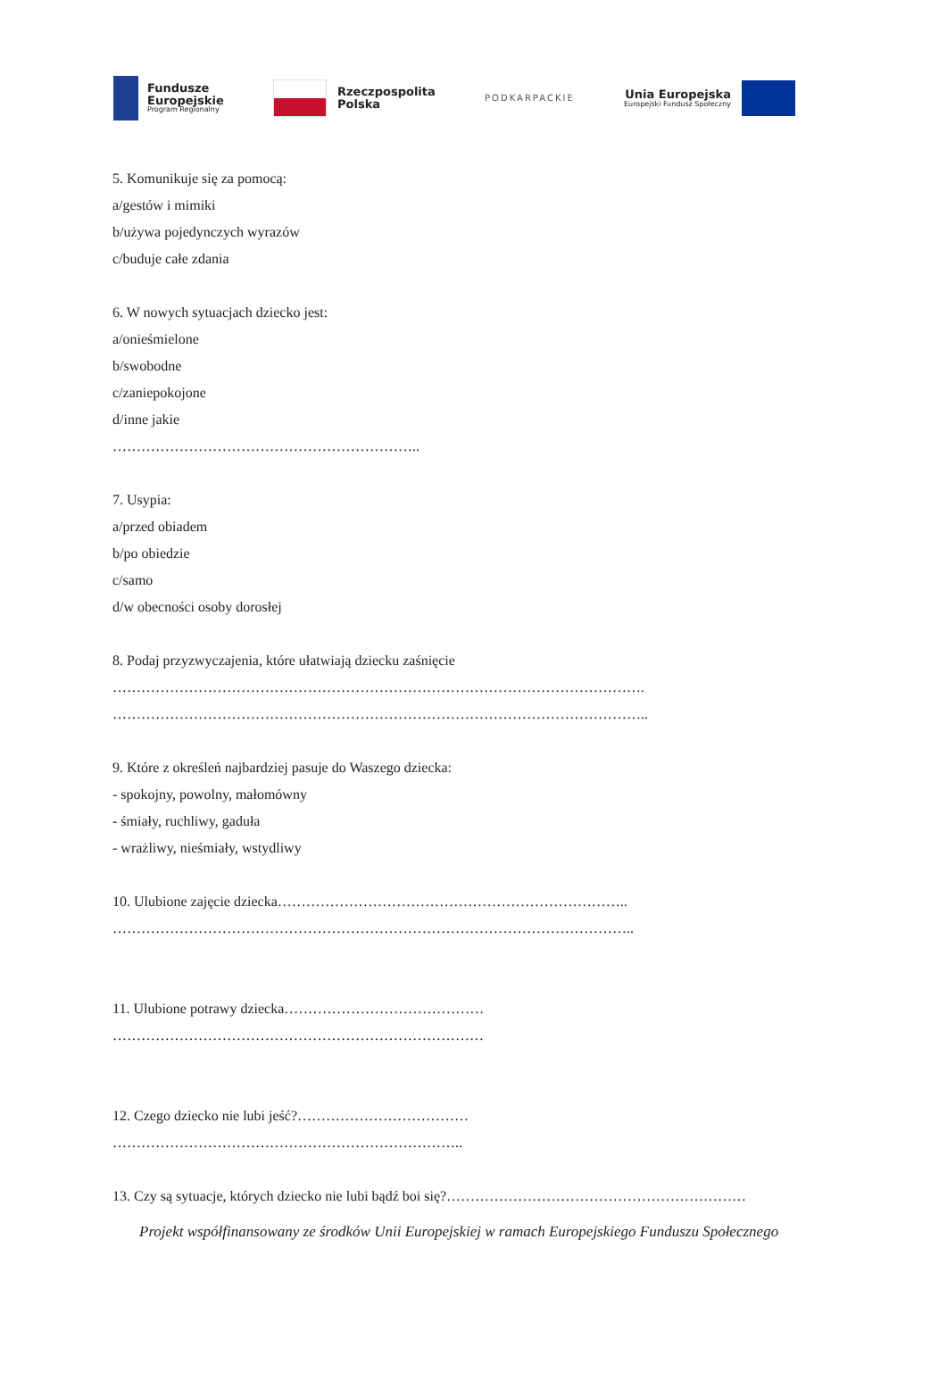Fundusze
Europejskie
Program Regionalny
Rzeczpospolita
Polska
PODKARPACKIE
Unia Europejska
Europejski Fundusz Społeczny
5. Komunikuje się za pomocą:
a/gestów i mimiki
b/używa pojedynczych wyrazów
c/buduje całe zdania
6. W nowych sytuacjach dziecko jest:
a/onieśmielone
b/swobodne
c/zaniepokojone
d/inne jakie
………………………………………………………..
7. Usypia:
a/przed obiadem
b/po obiedzie
c/samo
d/w obecności osoby dorosłej
8. Podaj przyzwyczajenia, które ułatwiają dziecku zaśnięcie
………………………………………………………………………………………………….
…………………………………………………………………………………………………..
9. Które z określeń najbardziej pasuje do Waszego dziecka:
- spokojny, powolny, małomówny
- śmiały, ruchliwy, gaduła
- wrażliwy, nieśmiały, wstydliwy
10. Ulubione zajęcie dziecka………………………………………………………………..
………………………………………………………………………………………………..
11. Ulubione potrawy dziecka……………………………………
……………………………………………………………………
12. Czego dziecko nie lubi jeść?………………………………
………………………………………………………………..
13. Czy są sytuacje, których dziecko nie lubi bądź boi się?………………………………………………………
Projekt współfinansowany ze środków Unii Europejskiej w ramach Europejskiego Funduszu Społecznego